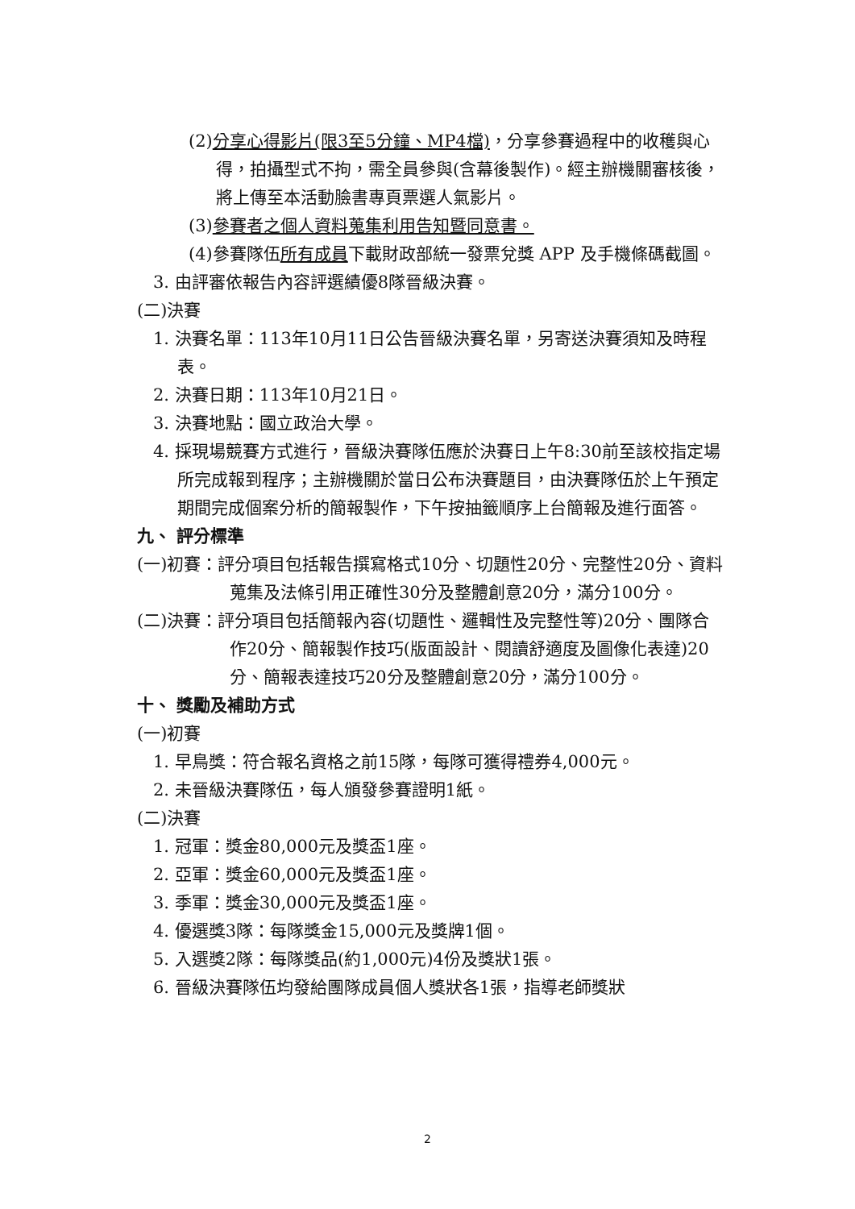(2)分享心得影片(限3至5分鐘、MP4檔)，分享參賽過程中的收穫與心得，拍攝型式不拘，需全員參與(含幕後製作)。經主辦機關審核後，將上傳至本活動臉書專頁票選人氣影片。
(3)參賽者之個人資料蒐集利用告知暨同意書。
(4)參賽隊伍所有成員下載財政部統一發票兌獎 APP 及手機條碼截圖。
3. 由評審依報告內容評選績優8隊晉級決賽。
(二)決賽
1. 決賽名單：113年10月11日公告晉級決賽名單，另寄送決賽須知及時程表。
2. 決賽日期：113年10月21日。
3. 決賽地點：國立政治大學。
4. 採現場競賽方式進行，晉級決賽隊伍應於決賽日上午8:30前至該校指定場所完成報到程序；主辦機關於當日公布決賽題目，由決賽隊伍於上午預定期間完成個案分析的簡報製作，下午按抽籤順序上台簡報及進行面答。
九、 評分標準
(一)初賽：評分項目包括報告撰寫格式10分、切題性20分、完整性20分、資料蒐集及法條引用正確性30分及整體創意20分，滿分100分。
(二)決賽：評分項目包括簡報內容(切題性、邏輯性及完整性等)20分、團隊合作20分、簡報製作技巧(版面設計、閱讀舒適度及圖像化表達)20分、簡報表達技巧20分及整體創意20分，滿分100分。
十、 獎勵及補助方式
(一)初賽
1. 早鳥獎：符合報名資格之前15隊，每隊可獲得禮券4,000元。
2. 未晉級決賽隊伍，每人頒發參賽證明1紙。
(二)決賽
1. 冠軍：獎金80,000元及獎盃1座。
2. 亞軍：獎金60,000元及獎盃1座。
3. 季軍：獎金30,000元及獎盃1座。
4. 優選獎3隊：每隊獎金15,000元及獎牌1個。
5. 入選獎2隊：每隊獎品(約1,000元)4份及獎狀1張。
6. 晉級決賽隊伍均發給團隊成員個人獎狀各1張，指導老師獎狀
2